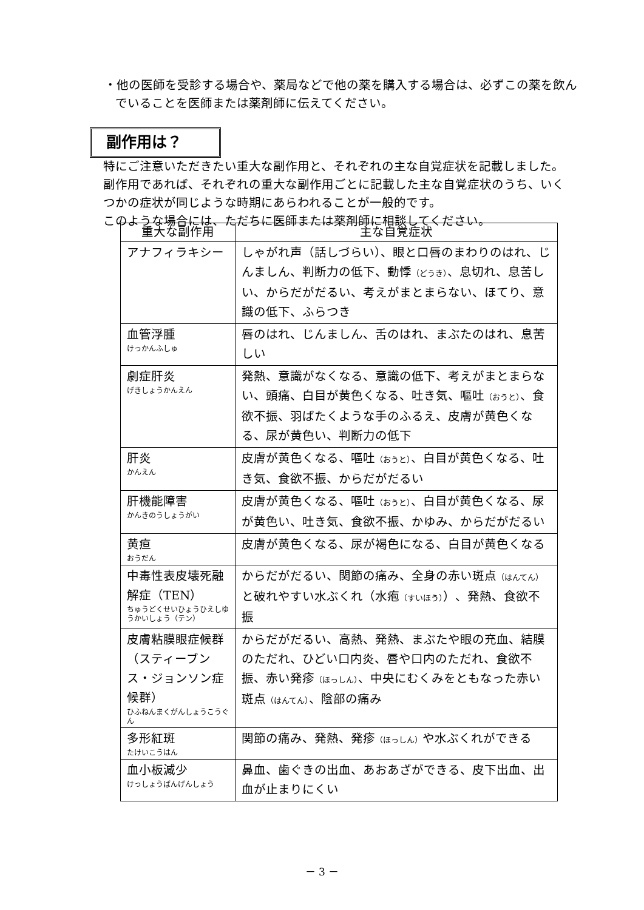・他の医師を受診する場合や、薬局などで他の薬を購入する場合は、必ずこの薬を飲んでいることを医師または薬剤師に伝えてください。
副作用は？
特にご注意いただきたい重大な副作用と、それぞれの主な自覚症状を記載しました。副作用であれば、それぞれの重大な副作用ごとに記載した主な自覚症状のうち、いくつかの症状が同じような時期にあらわれることが一般的です。
このような場合には、ただちに医師または薬剤師に相談してください。
| 重大な副作用 | 主な自覚症状 |
| --- | --- |
| アナフィラキシー | しゃがれ声（話しづらい）、眼と口唇のまわりのはれ、じんましん、判断力の低下、動悸 （どうき） 、息切れ、息苦しい、からだがだるい、考えがまとまらない、ほてり、意識の低下、ふらつき |
| 血管浮腫 けっかんふしゅ | 唇のはれ、じんましん、舌のはれ、まぶたのはれ、息苦しい |
| 劇症肝炎 げきしょうかんえん | 発熱、意識がなくなる、意識の低下、考えがまとまらない、頭痛、白目が黄色くなる、吐き気、嘔吐 （おうと） 、食欲不振、羽ばたくような手のふるえ、皮膚が黄色くなる、尿が黄色い、判断力の低下 |
| 肝炎 かんえん | 皮膚が黄色くなる、嘔吐 （おうと） 、白目が黄色くなる、吐き気、食欲不振、からだがだるい |
| 肝機能障害 かんきのうしょうがい | 皮膚が黄色くなる、嘔吐 （おうと） 、白目が黄色くなる、尿が黄色い、吐き気、食欲不振、かゆみ、からだがだるい |
| 黄疸 おうだん | 皮膚が黄色くなる、尿が褐色になる、白目が黄色くなる |
| 中毒性表皮壊死融解症（TEN） ちゅうどくせいひょうひえしゆうかいしょう（テン） | からだがだるい、関節の痛み、全身の赤い斑点 （はんてん） と破れやすい水ぶくれ（水疱 （すいほう） ）、発熱、食欲不振 |
| 皮膚粘膜眼症候群（スティーブンス・ジョンソン症候群） ひふねんまくがんしょうこうぐん | からだがだるい、高熱、発熱、まぶたや眼の充血、結膜のただれ、ひどい口内炎、唇や口内のただれ、食欲不振、赤い発疹 （ほっしん） 、中央にむくみをともなった赤い斑点 （はんてん） 、陰部の痛み |
| 多形紅斑 たけいこうはん | 関節の痛み、発熱、発疹 （ほっしん） や水ぶくれができる |
| 血小板減少 けっしょうばんげんしょう | 鼻血、歯ぐきの出血、あおあざができる、皮下出血、出血が止まりにくい |
－ 3 －